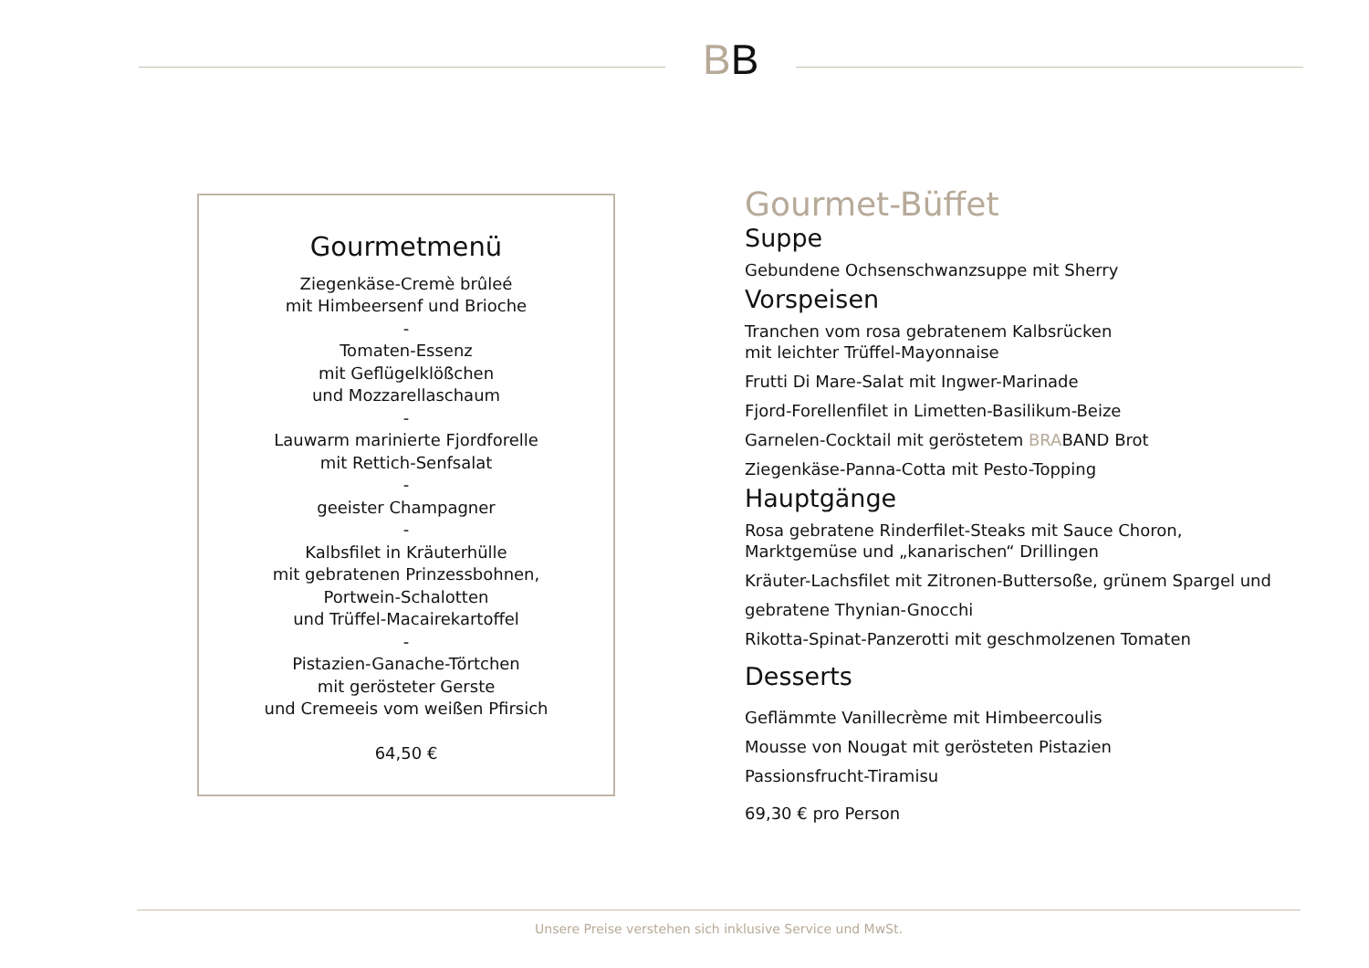BB
Gourmetmenü
Ziegenkäse-Cremè brûleé
mit Himbeersenf und Brioche
-
Tomaten-Essenz
mit Geflügelklößchen
und Mozzarellaschaum
-
Lauwarm marinierte Fjordforelle
mit Rettich-Senfsalat
-
geeister Champagner
-
Kalbsfilet in Kräuterhülle
mit gebratenen Prinzessbohnen,
Portwein-Schalotten
und Trüffel-Macairekartoffel
-
Pistazien-Ganache-Törtchen
mit gerösteter Gerste
und Cremeeis vom weißen Pfirsich
64,50 €
Gourmet-Büffet
Suppe
Gebundene Ochsenschwanzsuppe mit Sherry
Vorspeisen
Tranchen vom rosa gebratenem Kalbsrücken
mit leichter Trüffel-Mayonnaise
Frutti Di Mare-Salat mit Ingwer-Marinade
Fjord-Forellenfilet in Limetten-Basilikum-Beize
Garnelen-Cocktail mit geröstetem BRABAND Brot
Ziegenkäse-Panna-Cotta mit Pesto-Topping
Hauptgänge
Rosa gebratene Rinderfilet-Steaks mit Sauce Choron,
Marktgemüse und „kanarischen“ Drillingen
Kräuter-Lachsfilet mit Zitronen-Buttersoße, grünem Spargel und
gebratene Thynian-Gnocchi
Rikotta-Spinat-Panzerotti mit geschmolzenen Tomaten
Desserts
Geflämmte Vanillecrème mit Himbeercoulis
Mousse von Nougat mit gerösteten Pistazien
Passionsfrucht-Tiramisu
69,30 € pro Person
Unsere Preise verstehen sich inklusive Service und MwSt.